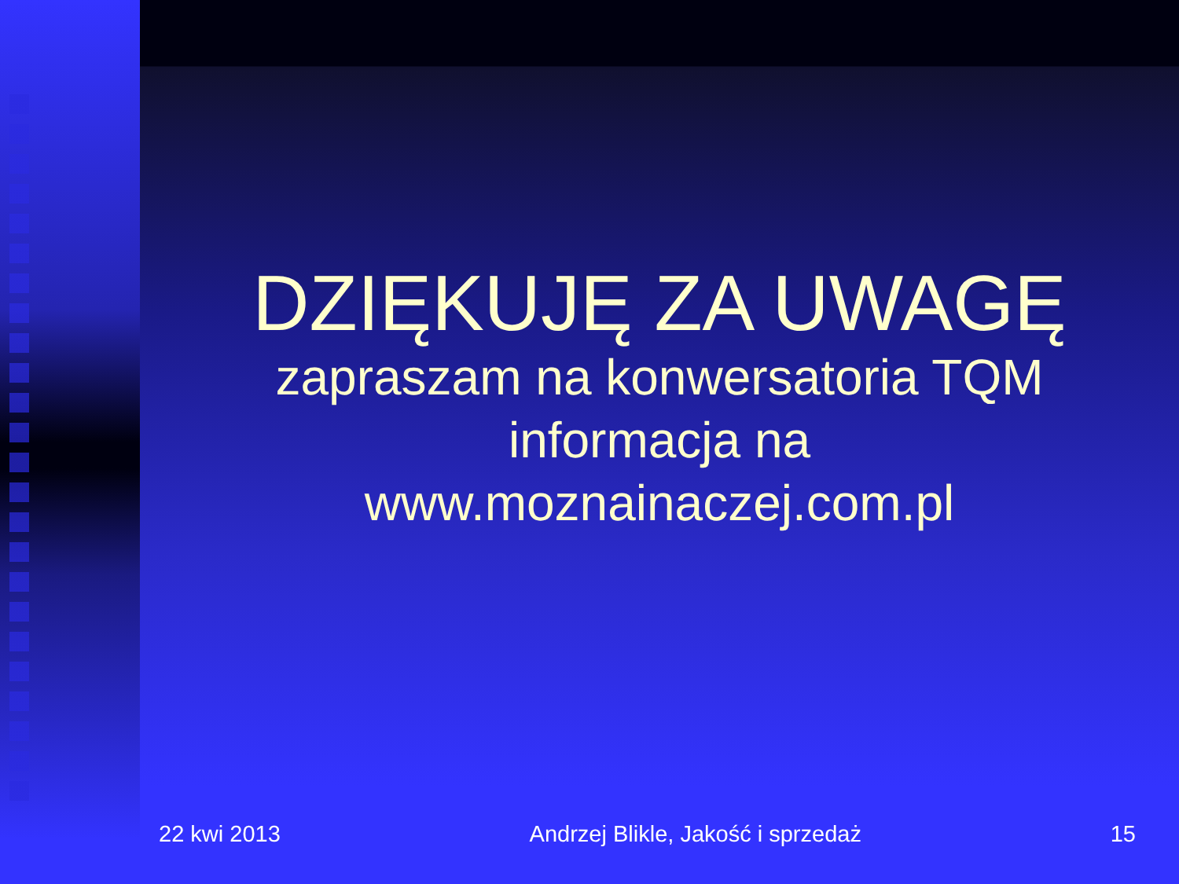DZIĘKUJĘ ZA UWAGĘ
zapraszam na konwersatoria TQM
informacja na
www.moznainaczej.com.pl
22 kwi 2013 Andrzej Blikle, Jakość i sprzedaż 15